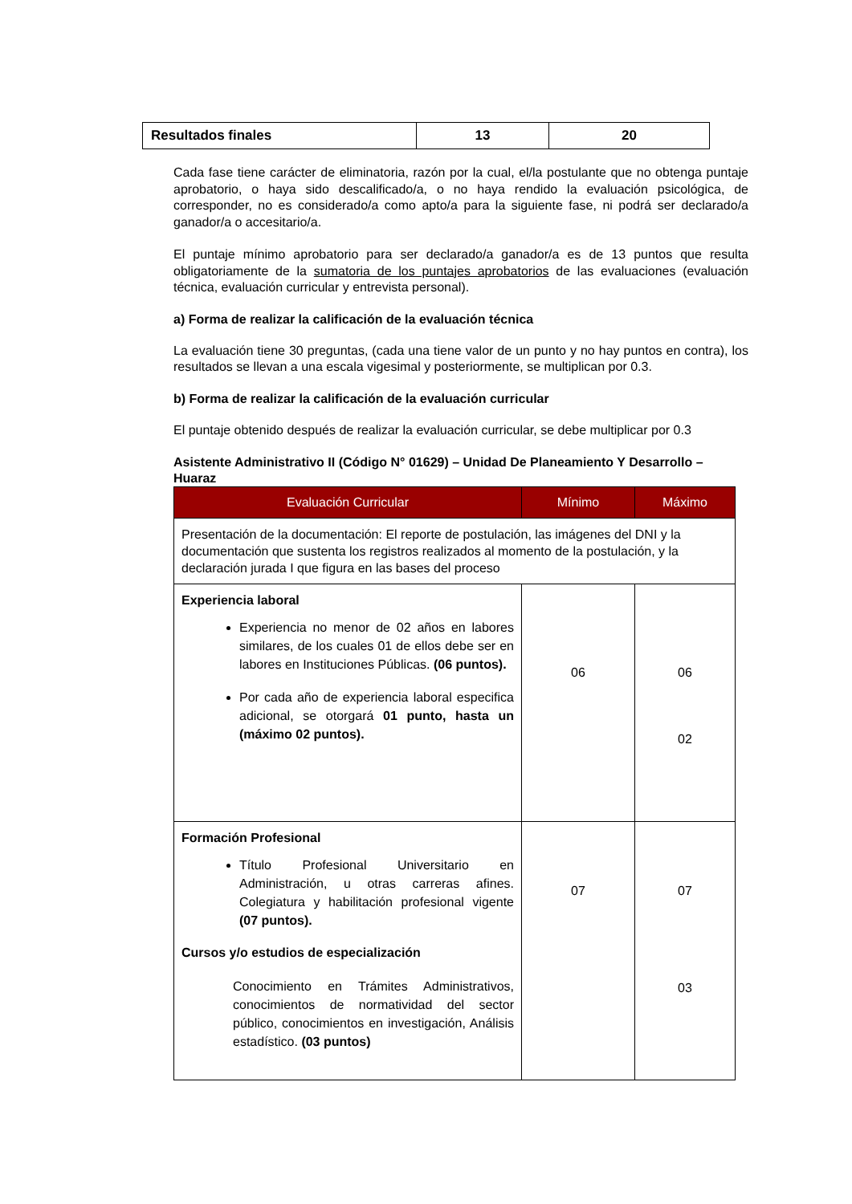| Resultados finales | 13 | 20 |
Cada fase tiene carácter de eliminatoria, razón por la cual, el/la postulante que no obtenga puntaje aprobatorio, o haya sido descalificado/a, o no haya rendido la evaluación psicológica, de corresponder, no es considerado/a como apto/a para la siguiente fase, ni podrá ser declarado/a ganador/a o accesitario/a.
El puntaje mínimo aprobatorio para ser declarado/a ganador/a es de 13 puntos que resulta obligatoriamente de la sumatoria de los puntajes aprobatorios de las evaluaciones (evaluación técnica, evaluación curricular y entrevista personal).
a) Forma de realizar la calificación de la evaluación técnica
La evaluación tiene 30 preguntas, (cada una tiene valor de un punto y no hay puntos en contra), los resultados se llevan a una escala vigesimal y posteriormente, se multiplican por 0.3.
b) Forma de realizar la calificación de la evaluación curricular
El puntaje obtenido después de realizar la evaluación curricular, se debe multiplicar por 0.3
Asistente Administrativo II (Código N° 01629) – Unidad De Planeamiento Y Desarrollo – Huaraz
| Evaluación Curricular | Mínimo | Máximo |
| --- | --- | --- |
| Presentación de la documentación: El reporte de postulación, las imágenes del DNI y la documentación que sustenta los registros realizados al momento de la postulación, y la declaración jurada I que figura en las bases del proceso | | |
| Experiencia laboral Experiencia no menor de 02 años en labores similares, de los cuales 01 de ellos debe ser en labores en Instituciones Públicas. (06 puntos). Por cada año de experiencia laboral especifica adicional, se otorgará 01 punto, hasta un (máximo 02 puntos). | 06 | 06 02 |
| Formación Profesional Título Profesional Universitario en Administración, u otras carreras afines. Colegiatura y habilitación profesional vigente (07 puntos). Cursos y/o estudios de especialización Conocimiento en Trámites Administrativos, conocimientos de normatividad del sector público, conocimientos en investigación, Análisis estadístico. (03 puntos) | 07 | 07 03 |